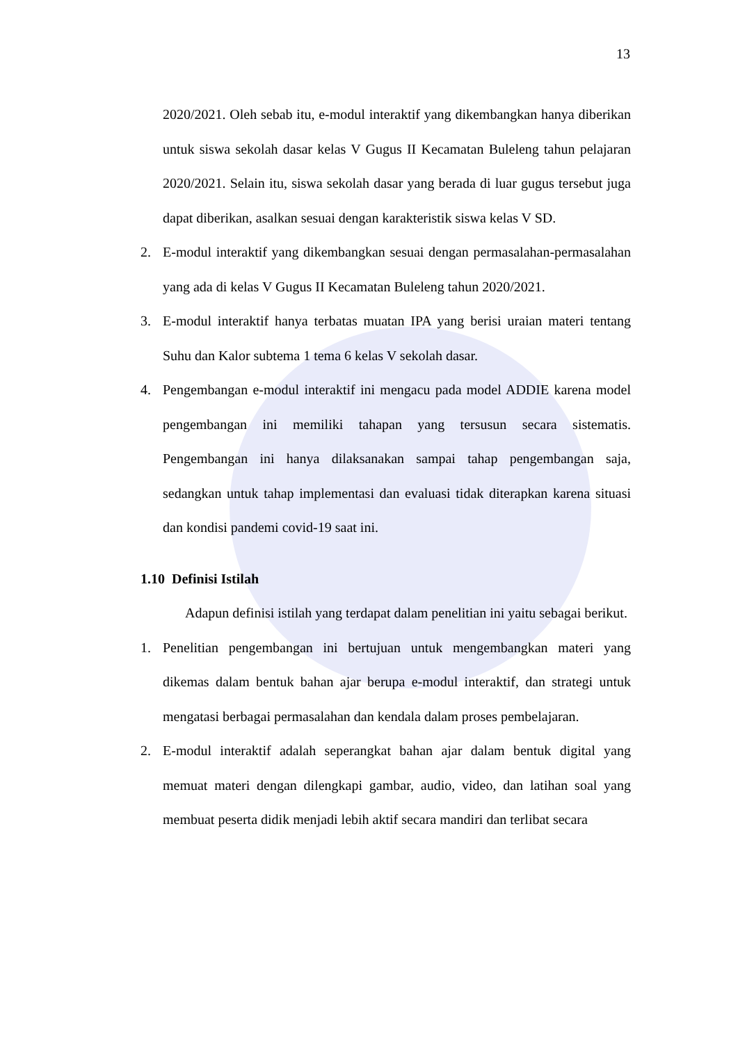13
2020/2021. Oleh sebab itu, e-modul interaktif yang dikembangkan hanya diberikan untuk siswa sekolah dasar kelas V Gugus II Kecamatan Buleleng tahun pelajaran 2020/2021. Selain itu, siswa sekolah dasar yang berada di luar gugus tersebut juga dapat diberikan, asalkan sesuai dengan karakteristik siswa kelas V SD.
2. E-modul interaktif yang dikembangkan sesuai dengan permasalahan-permasalahan yang ada di kelas V Gugus II Kecamatan Buleleng tahun 2020/2021.
3. E-modul interaktif hanya terbatas muatan IPA yang berisi uraian materi tentang Suhu dan Kalor subtema 1 tema 6 kelas V sekolah dasar.
4. Pengembangan e-modul interaktif ini mengacu pada model ADDIE karena model pengembangan ini memiliki tahapan yang tersusun secara sistematis. Pengembangan ini hanya dilaksanakan sampai tahap pengembangan saja, sedangkan untuk tahap implementasi dan evaluasi tidak diterapkan karena situasi dan kondisi pandemi covid-19 saat ini.
1.10 Definisi Istilah
Adapun definisi istilah yang terdapat dalam penelitian ini yaitu sebagai berikut.
1. Penelitian pengembangan ini bertujuan untuk mengembangkan materi yang dikemas dalam bentuk bahan ajar berupa e-modul interaktif, dan strategi untuk mengatasi berbagai permasalahan dan kendala dalam proses pembelajaran.
2. E-modul interaktif adalah seperangkat bahan ajar dalam bentuk digital yang memuat materi dengan dilengkapi gambar, audio, video, dan latihan soal yang membuat peserta didik menjadi lebih aktif secara mandiri dan terlibat secara